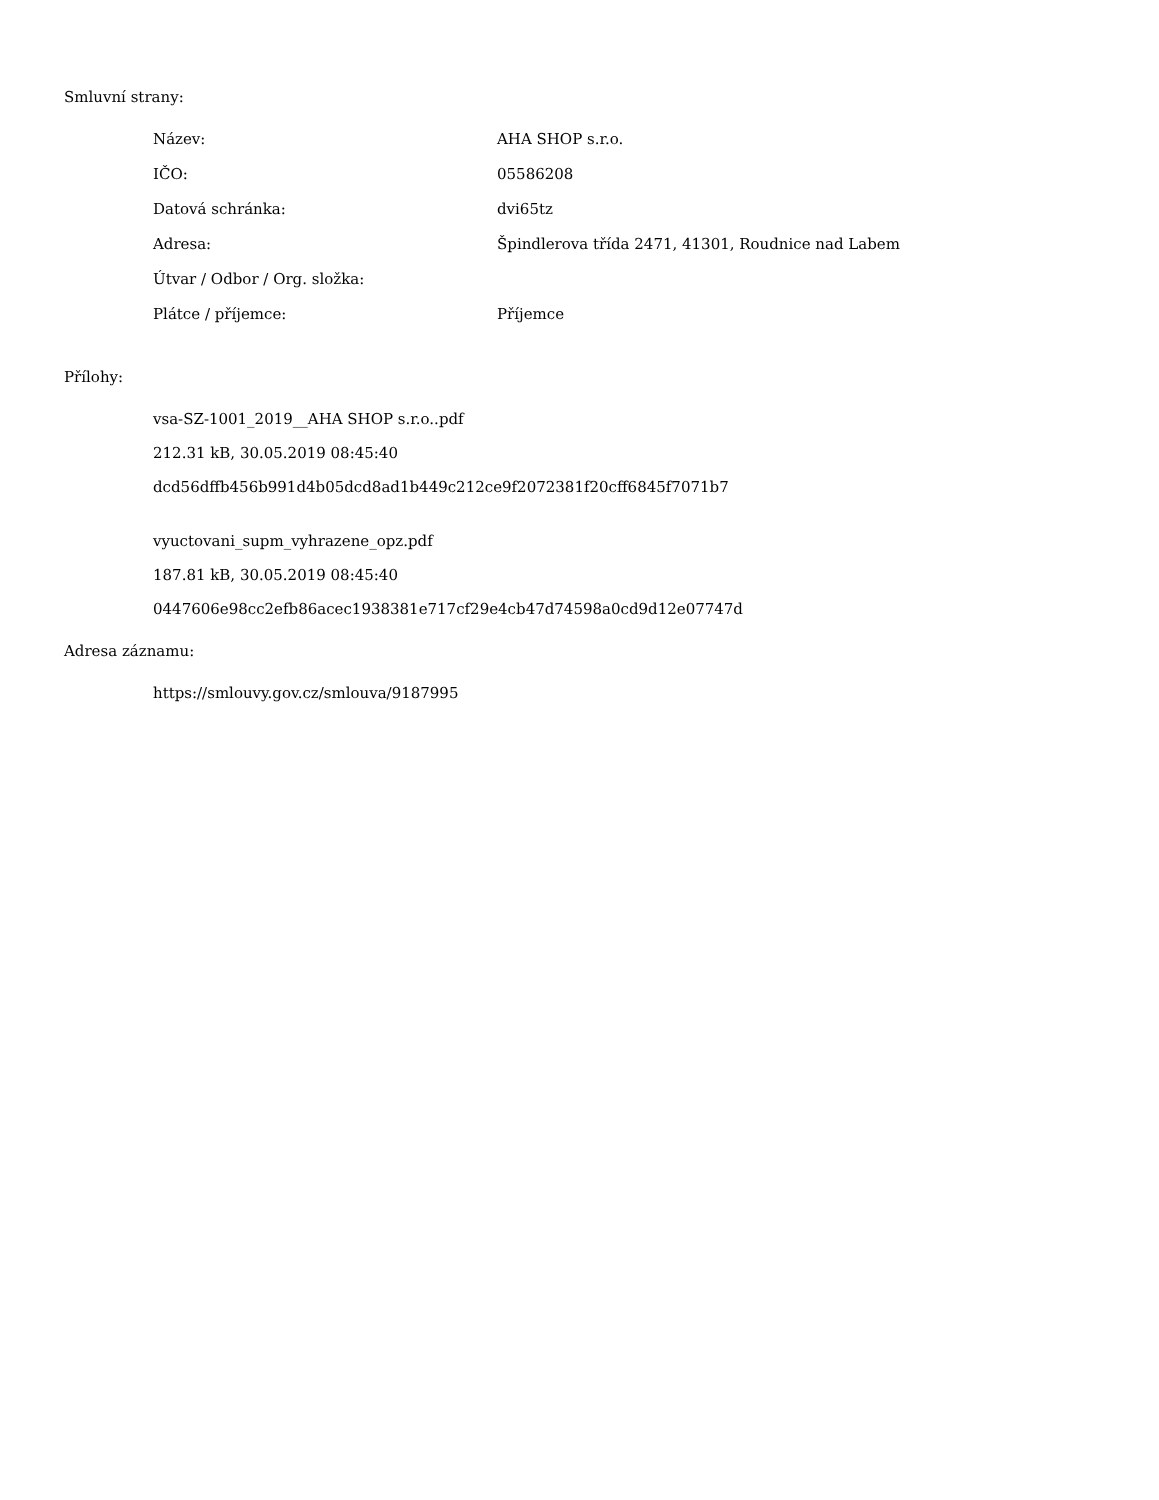Smluvní strany:
| Název: | AHA SHOP s.r.o. |
| IČO: | 05586208 |
| Datová schránka: | dvi65tz |
| Adresa: | Špindlerova třída 2471, 41301, Roudnice nad Labem |
| Útvar / Odbor / Org. složka: | |
| Plátce / příjemce: | Příjemce |
Přílohy:
vsa-SZ-1001_2019__AHA SHOP s.r.o..pdf
212.31 kB, 30.05.2019 08:45:40
dcd56dffb456b991d4b05dcd8ad1b449c212ce9f2072381f20cff6845f7071b7
vyuctovani_supm_vyhrazene_opz.pdf
187.81 kB, 30.05.2019 08:45:40
0447606e98cc2efb86acec1938381e717cf29e4cb47d74598a0cd9d12e07747d
Adresa záznamu:
https://smlouvy.gov.cz/smlouva/9187995